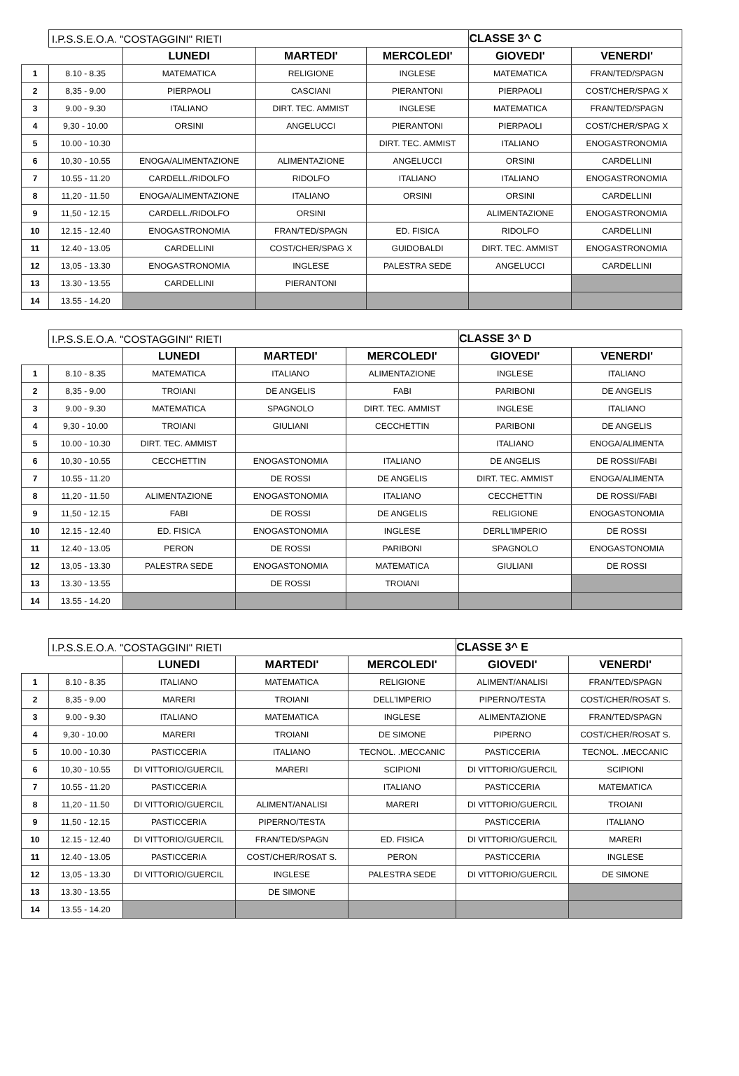| | I.P.S.S.E.O.A. "COSTAGGINI" RIETI | | | | CLASSE 3^ C | |
| | | LUNEDI | MARTEDI' | MERCOLEDI' | GIOVEDI' | VENERDI' |
| 1 | 8.10 - 8.35 | MATEMATICA | RELIGIONE | INGLESE | MATEMATICA | FRAN/TED/SPAGN |
| 2 | 8,35 - 9.00 | PIERPAOLI | CASCIANI | PIERANTONI | PIERPAOLI | COST/CHER/SPAG X |
| 3 | 9.00 - 9.30 | ITALIANO | DIRT. TEC. AMMIST | INGLESE | MATEMATICA | FRAN/TED/SPAGN |
| 4 | 9,30 - 10.00 | ORSINI | ANGELUCCI | PIERANTONI | PIERPAOLI | COST/CHER/SPAG X |
| 5 | 10.00 - 10.30 | | | DIRT. TEC. AMMIST | ITALIANO | ENOGASTRONOMIA |
| 6 | 10,30 - 10.55 | ENOGA/ALIMENTAZIONE | ALIMENTAZIONE | ANGELUCCI | ORSINI | CARDELLINI |
| 7 | 10.55 - 11.20 | CARDELL./RIDOLFO | RIDOLFO | ITALIANO | ITALIANO | ENOGASTRONOMIA |
| 8 | 11,20 - 11.50 | ENOGA/ALIMENTAZIONE | ITALIANO | ORSINI | ORSINI | CARDELLINI |
| 9 | 11,50 - 12.15 | CARDELL./RIDOLFO | ORSINI | | ALIMENTAZIONE | ENOGASTRONOMIA |
| 10 | 12.15 - 12.40 | ENOGASTRONOMIA | FRAN/TED/SPAGN | ED. FISICA | RIDOLFO | CARDELLINI |
| 11 | 12.40 - 13.05 | CARDELLINI | COST/CHER/SPAG X | GUIDOBALDI | DIRT. TEC. AMMIST | ENOGASTRONOMIA |
| 12 | 13,05 - 13.30 | ENOGASTRONOMIA | INGLESE | PALESTRA SEDE | ANGELUCCI | CARDELLINI |
| 13 | 13.30 - 13.55 | CARDELLINI | PIERANTONI | | | |
| 14 | 13.55 - 14.20 | | | | | |
| | I.P.S.S.E.O.A. "COSTAGGINI" RIETI | | | | CLASSE 3^ D | |
| | | LUNEDI | MARTEDI' | MERCOLEDI' | GIOVEDI' | VENERDI' |
| 1 | 8.10 - 8.35 | MATEMATICA | ITALIANO | ALIMENTAZIONE | INGLESE | ITALIANO |
| 2 | 8,35 - 9.00 | TROIANI | DE ANGELIS | FABI | PARIBONI | DE ANGELIS |
| 3 | 9.00 - 9.30 | MATEMATICA | SPAGNOLO | DIRT. TEC. AMMIST | INGLESE | ITALIANO |
| 4 | 9,30 - 10.00 | TROIANI | GIULIANI | CECCHETTIN | PARIBONI | DE ANGELIS |
| 5 | 10.00 - 10.30 | DIRT. TEC. AMMIST | | | ITALIANO | ENOGA/ALIMENTA |
| 6 | 10,30 - 10.55 | CECCHETTIN | ENOGASTONOMIA | ITALIANO | DE ANGELIS | DE ROSSI/FABI |
| 7 | 10.55 - 11.20 | | DE ROSSI | DE ANGELIS | DIRT. TEC. AMMIST | ENOGA/ALIMENTA |
| 8 | 11,20 - 11.50 | ALIMENTAZIONE | ENOGASTONOMIA | ITALIANO | CECCHETTIN | DE ROSSI/FABI |
| 9 | 11,50 - 12.15 | FABI | DE ROSSI | DE ANGELIS | RELIGIONE | ENOGASTONOMIA |
| 10 | 12.15 - 12.40 | ED. FISICA | ENOGASTONOMIA | INGLESE | DERLL'IMPERIO | DE ROSSI |
| 11 | 12.40 - 13.05 | PERON | DE ROSSI | PARIBONI | SPAGNOLO | ENOGASTONOMIA |
| 12 | 13,05 - 13.30 | PALESTRA SEDE | ENOGASTONOMIA | MATEMATICA | GIULIANI | DE ROSSI |
| 13 | 13.30 - 13.55 | | DE ROSSI | TROIANI | | |
| 14 | 13.55 - 14.20 | | | | | |
| | I.P.S.S.E.O.A. "COSTAGGINI" RIETI | | | | CLASSE 3^ E | |
| | | LUNEDI | MARTEDI' | MERCOLEDI' | GIOVEDI' | VENERDI' |
| 1 | 8.10 - 8.35 | ITALIANO | MATEMATICA | RELIGIONE | ALIMENT/ANALISI | FRAN/TED/SPAGN |
| 2 | 8,35 - 9.00 | MARERI | TROIANI | DELL'IMPERIO | PIPERNO/TESTA | COST/CHER/ROSAT S. |
| 3 | 9.00 - 9.30 | ITALIANO | MATEMATICA | INGLESE | ALIMENTAZIONE | FRAN/TED/SPAGN |
| 4 | 9,30 - 10.00 | MARERI | TROIANI | DE SIMONE | PIPERNO | COST/CHER/ROSAT S. |
| 5 | 10.00 - 10.30 | PASTICCERIA | ITALIANO | TECNOL. .MECCANIC | PASTICCERIA | TECNOL. .MECCANIC |
| 6 | 10,30 - 10.55 | DI VITTORIO/GUERCIL | MARERI | SCIPIONI | DI VITTORIO/GUERCIL | SCIPIONI |
| 7 | 10.55 - 11.20 | PASTICCERIA | | ITALIANO | PASTICCERIA | MATEMATICA |
| 8 | 11,20 - 11.50 | DI VITTORIO/GUERCIL | ALIMENT/ANALISI | MARERI | DI VITTORIO/GUERCIL | TROIANI |
| 9 | 11,50 - 12.15 | PASTICCERIA | PIPERNO/TESTA | | PASTICCERIA | ITALIANO |
| 10 | 12.15 - 12.40 | DI VITTORIO/GUERCIL | FRAN/TED/SPAGN | ED. FISICA | DI VITTORIO/GUERCIL | MARERI |
| 11 | 12.40 - 13.05 | PASTICCERIA | COST/CHER/ROSAT S. | PERON | PASTICCERIA | INGLESE |
| 12 | 13,05 - 13.30 | DI VITTORIO/GUERCIL | INGLESE | PALESTRA SEDE | DI VITTORIO/GUERCIL | DE SIMONE |
| 13 | 13.30 - 13.55 | | DE SIMONE | | | |
| 14 | 13.55 - 14.20 | | | | | |